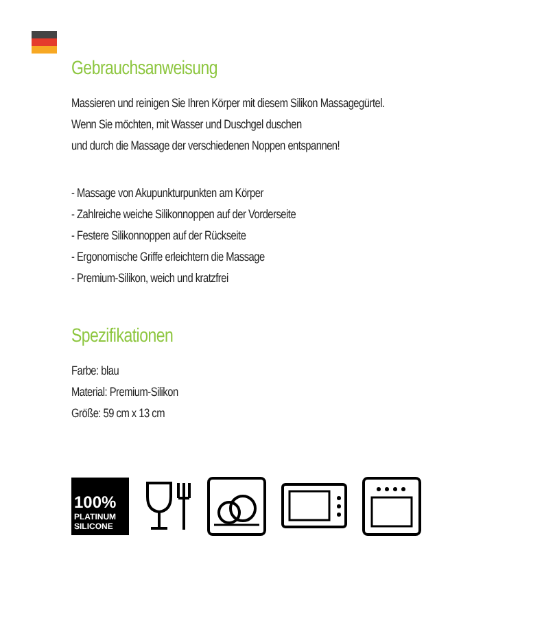Gebrauchsanweisung
Massieren und reinigen Sie Ihren Körper mit diesem Silikon Massagegürtel.
Wenn Sie möchten, mit Wasser und Duschgel duschen
und durch die Massage der verschiedenen Noppen entspannen!
- Massage von Akupunkturpunkten am Körper
- Zahlreiche weiche Silikonnoppen auf der Vorderseite
- Festere Silikonnoppen auf der Rückseite
- Ergonomische Griffe erleichtern die Massage
- Premium-Silikon, weich und kratzfrei
Spezifikationen
Farbe: blau
Material: Premium-Silikon
Größe: 59 cm x 13 cm
100%
PLATINUM
SILICONE